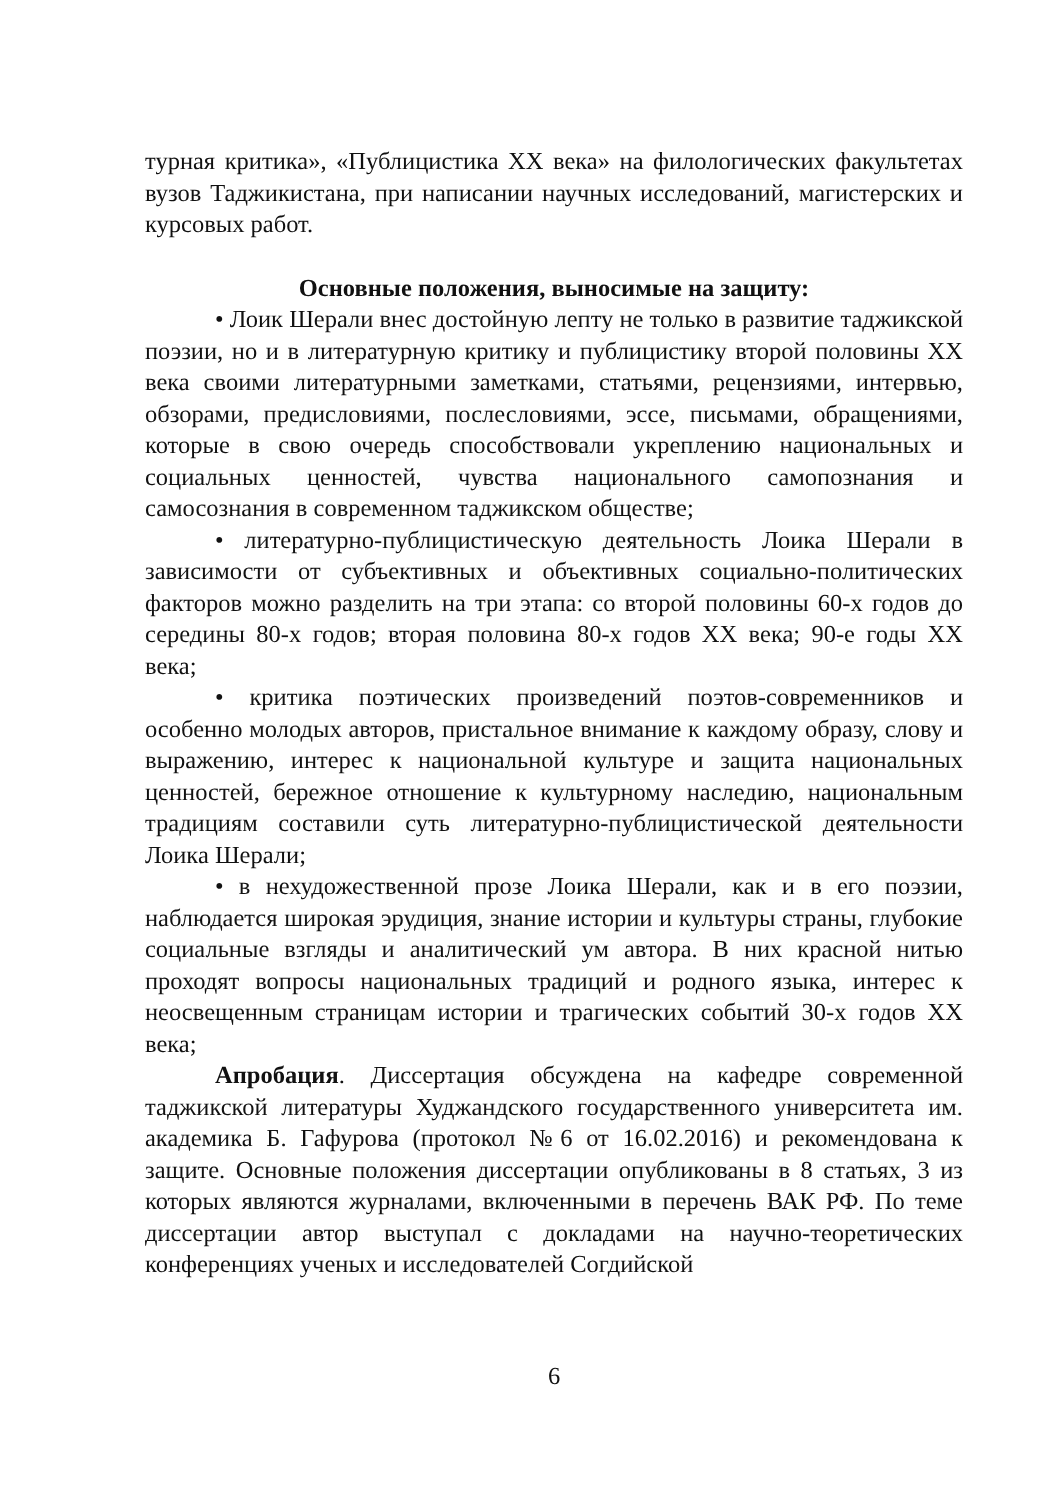турная критика», «Публицистика XX века» на филологических факультетах вузов Таджикистана, при написании научных исследований, магистерских и курсовых работ.
Основные положения, выносимые на защиту:
• Лоик Шерали внес достойную лепту не только в развитие таджикской поэзии, но и в литературную критику и публицистику второй половины XX века своими литературными заметками, статьями, рецензиями, интервью, обзорами, предисловиями, послесловиями, эссе, письмами, обращениями, которые в свою очередь способствовали укреплению национальных и социальных ценностей, чувства национального самопознания и самосознания в современном таджикском обществе;
• литературно-публицистическую деятельность Лоика Шерали в зависимости от субъективных и объективных социально-политических факторов можно разделить на три этапа: со второй половины 60-х годов до середины 80-х годов; вторая половина 80-х годов XX века; 90-е годы XX века;
• критика поэтических произведений поэтов-современников и особенно молодых авторов, пристальное внимание к каждому образу, слову и выражению, интерес к национальной культуре и защита национальных ценностей, бережное отношение к культурному наследию, национальным традициям составили суть литературно-публицистической деятельности Лоика Шерали;
• в нехудожественной прозе Лоика Шерали, как и в его поэзии, наблюдается широкая эрудиция, знание истории и культуры страны, глубокие социальные взгляды и аналитический ум автора. В них красной нитью проходят вопросы национальных традиций и родного языка, интерес к неосвещенным страницам истории и трагических событий 30-х годов XX века;
Апробация. Диссертация обсуждена на кафедре современной таджикской литературы Худжандского государственного университета им. академика Б. Гафурова (протокол №6 от 16.02.2016) и рекомендована к защите. Основные положения диссертации опубликованы в 8 статьях, 3 из которых являются журналами, включенными в перечень ВАК РФ. По теме диссертации автор выступал с докладами на научно-теоретических конференциях ученых и исследователей Согдийской
6